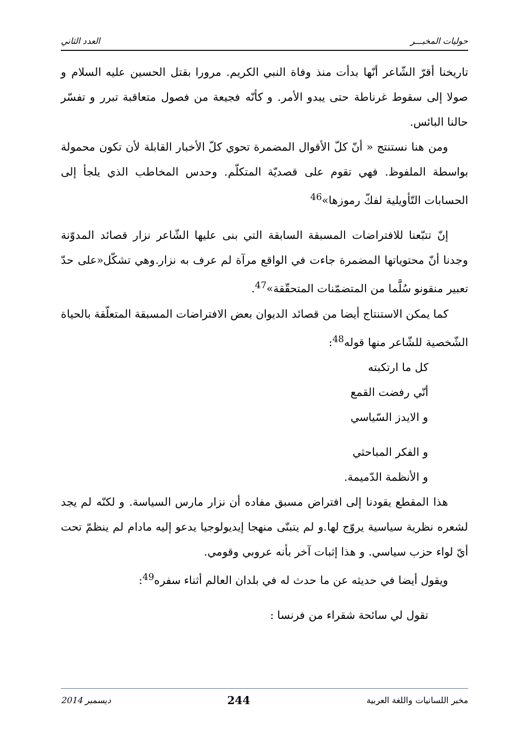حوليات المخبـــر العدد الثاني
تاريخنا أقرّ الشّاعر أنّها بدأت منذ وفاة النبي الكريم. مرورا بقتل الحسين عليه السلام و صولا إلى سقوط غرناطة حتى يبدو الأمر. و كأنّه فجيعة من فصول متعاقبة تبرر و تفسّر حالنا البائس.
ومن هنا نستنتج « أنّ كلّ الأقوال المضمرة تحوي كلّ الأخبار القابلة لأن تكون محمولة بواسطة الملفوظ. فهي تقوم على قصديّة المتكلّم. وحدس المخاطب الذي يلجأ إلى الحسابات التّأويلية لفكّ رموزها»<sup>46</sup>
إنّ تتبّعنا للافتراضات المسبقة السابقة التي بنى عليها الشّاعر نزار قصائد المدوّنة وجدنا أنّ محتوياتها المضمرة جاءت في الواقع مرآة لم عرف به نزار.وهي تشكّل«على حدّ تعبير منقونو سُلَّما من المتضمّنات المتحقّقة»<sup>47</sup>.
كما يمكن الاستنتاج أيضا من قصائد الديوان بعض الافتراضات المسبقة المتعلّقة بالحياة الشّخصية للشّاعر منها قوله<sup>48</sup>:
كل ما ارتكبته
أنّي رفضت القمع
و الايدز السّياسي
و الفكر المباحثي
و الأنظمة الدّميمة.
هذا المقطع يقودنا إلى افتراض مسبق مفاده أن نزار مارس السياسة. و لكنّه لم يجد لشعره نظرية سياسية يروّج لها.و لم يتبنّى منهجا إيديولوجيا يدعو إليه مادام لم ينظمّ تحت أيّ لواء حزب سياسي. و هذا إثبات آخر بأنه عروبي وقومي.
ويقول أيضا في حديثه عن ما حدث له في بلدان العالم أثناء سفره<sup>49</sup>:
تقول لي سائحة شقراء من فرنسا :
مخبر اللسانيات واللغة العربية 244 ديسمبر 2014